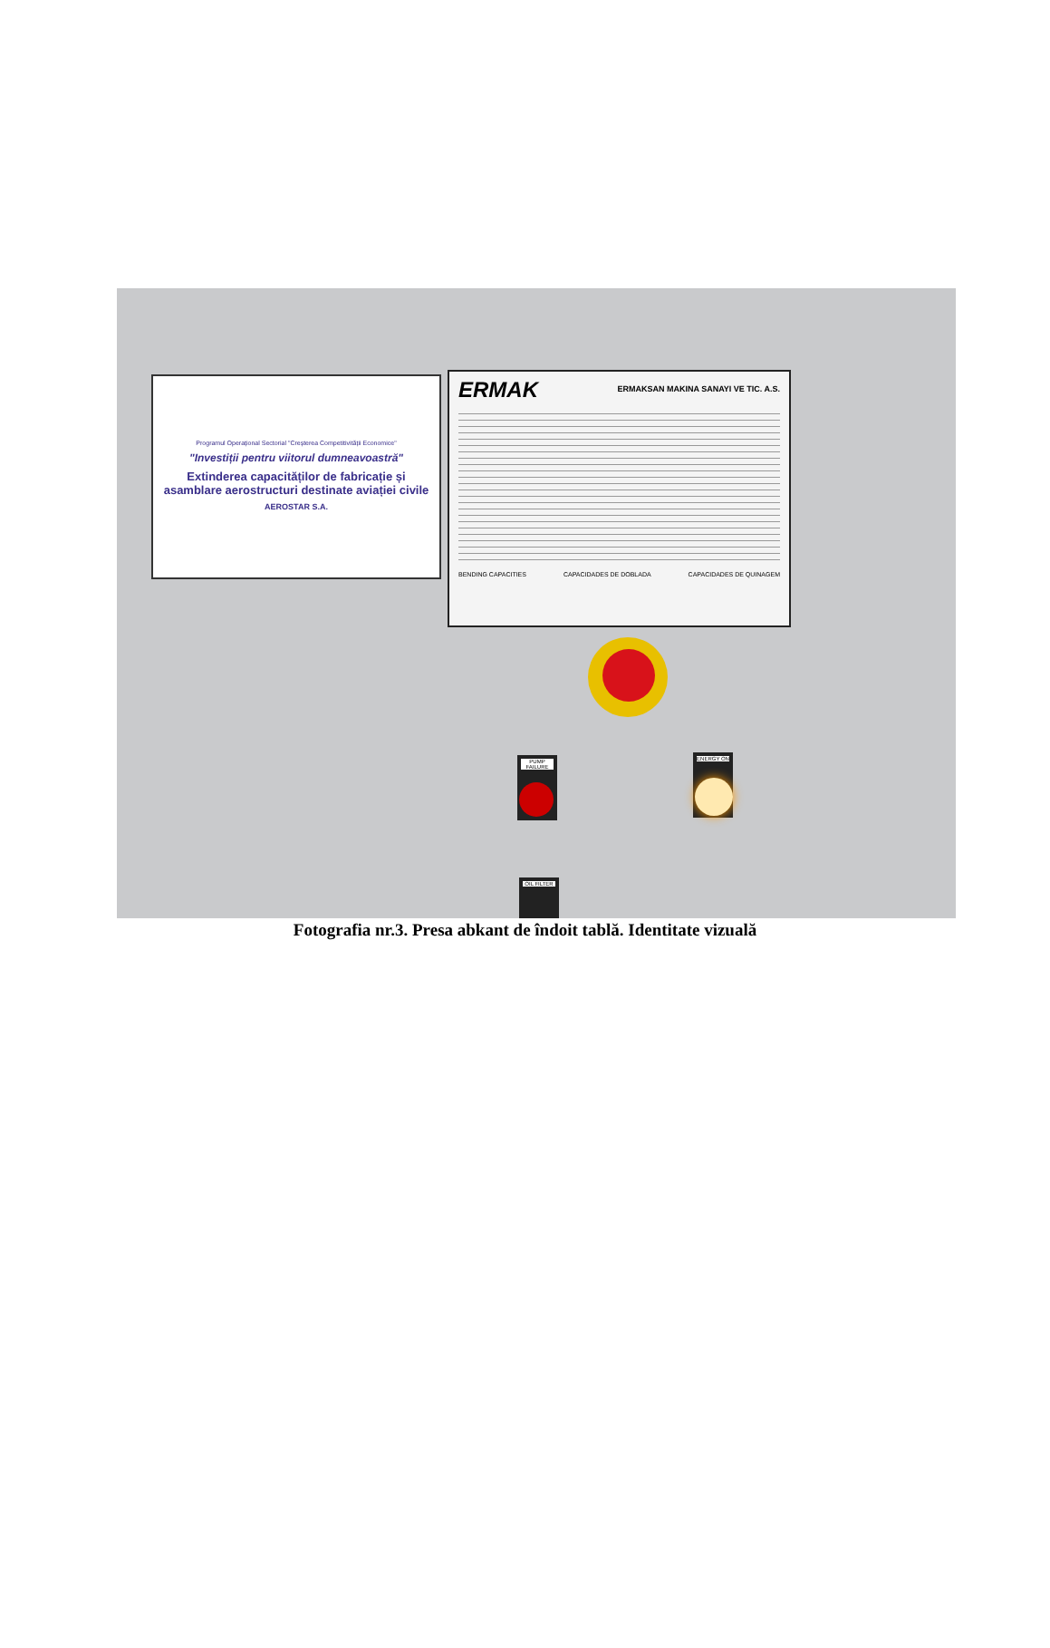Programul Operațional Sectorial "Creșterea Competitivității Economice"
"Investiții pentru viitorul dumneavoastră"
Extinderea capacităților de fabricație și asamblare aerostructuri destinate aviației civile
AEROSTAR S.A.
ERMAK ERMAKSAN MAKINA SANAYI VE TIC. A.S.
BENDING CAPACITIES CAPACIDADES DE DOBLADA CAPACIDADES DE QUINAGEM
PUMP FAILURE ENERGY ON
OIL FILTER
Fotografia nr.3. Presa abkant de îndoit tablă. Identitate vizuală